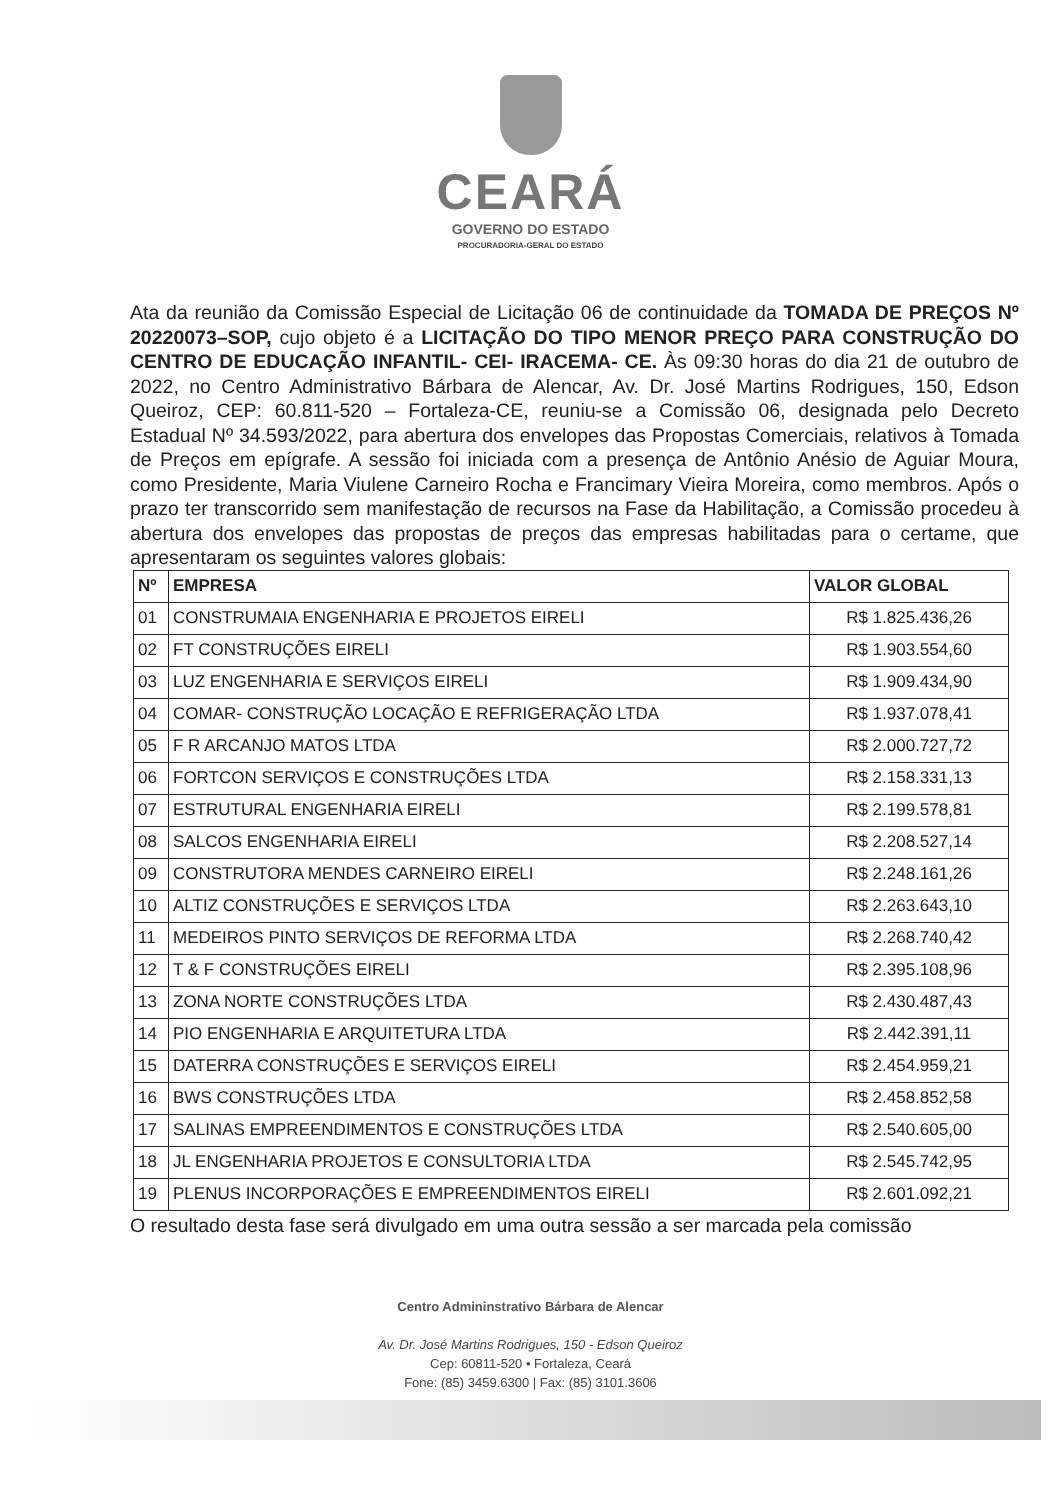CEARÁ
GOVERNO DO ESTADO
PROCURADORIA-GERAL DO ESTADO
Ata da reunião da Comissão Especial de Licitação 06 de continuidade da TOMADA DE PREÇOS Nº 20220073–SOP, cujo objeto é a LICITAÇÃO DO TIPO MENOR PREÇO PARA CONSTRUÇÃO DO CENTRO DE EDUCAÇÃO INFANTIL- CEI- IRACEMA- CE. Às 09:30 horas do dia 21 de outubro de 2022, no Centro Administrativo Bárbara de Alencar, Av. Dr. José Martins Rodrigues, 150, Edson Queiroz, CEP: 60.811-520 – Fortaleza-CE, reuniu-se a Comissão 06, designada pelo Decreto Estadual Nº 34.593/2022, para abertura dos envelopes das Propostas Comerciais, relativos à Tomada de Preços em epígrafe. A sessão foi iniciada com a presença de Antônio Anésio de Aguiar Moura, como Presidente, Maria Viulene Carneiro Rocha e Francimary Vieira Moreira, como membros. Após o prazo ter transcorrido sem manifestação de recursos na Fase da Habilitação, a Comissão procedeu à abertura dos envelopes das propostas de preços das empresas habilitadas para o certame, que apresentaram os seguintes valores globais:
| Nº | EMPRESA | VALOR GLOBAL |
| --- | --- | --- |
| 01 | CONSTRUMAIA ENGENHARIA E PROJETOS EIRELI | R$ 1.825.436,26 |
| 02 | FT CONSTRUÇÕES EIRELI | R$ 1.903.554,60 |
| 03 | LUZ ENGENHARIA E SERVIÇOS EIRELI | R$ 1.909.434,90 |
| 04 | COMAR- CONSTRUÇÃO LOCAÇÃO E REFRIGERAÇÃO LTDA | R$ 1.937.078,41 |
| 05 | F R ARCANJO MATOS LTDA | R$ 2.000.727,72 |
| 06 | FORTCON SERVIÇOS E CONSTRUÇÕES LTDA | R$ 2.158.331,13 |
| 07 | ESTRUTURAL ENGENHARIA EIRELI | R$ 2.199.578,81 |
| 08 | SALCOS ENGENHARIA EIRELI | R$ 2.208.527,14 |
| 09 | CONSTRUTORA MENDES CARNEIRO EIRELI | R$ 2.248.161,26 |
| 10 | ALTIZ CONSTRUÇÕES E SERVIÇOS LTDA | R$ 2.263.643,10 |
| 11 | MEDEIROS PINTO SERVIÇOS DE REFORMA LTDA | R$ 2.268.740,42 |
| 12 | T & F CONSTRUÇÕES EIRELI | R$ 2.395.108,96 |
| 13 | ZONA NORTE CONSTRUÇÕES LTDA | R$ 2.430.487,43 |
| 14 | PIO ENGENHARIA E ARQUITETURA LTDA | R$ 2.442.391,11 |
| 15 | DATERRA CONSTRUÇÕES E SERVIÇOS EIRELI | R$ 2.454.959,21 |
| 16 | BWS CONSTRUÇÕES LTDA | R$ 2.458.852,58 |
| 17 | SALINAS EMPREENDIMENTOS E CONSTRUÇÕES LTDA | R$ 2.540.605,00 |
| 18 | JL ENGENHARIA PROJETOS E CONSULTORIA LTDA | R$ 2.545.742,95 |
| 19 | PLENUS INCORPORAÇÕES E EMPREENDIMENTOS EIRELI | R$ 2.601.092,21 |
O resultado desta fase será divulgado em uma outra sessão a ser marcada pela comissão
Centro Admininstrativo Bárbara de Alencar
Av. Dr. José Martins Rodrigues, 150 - Edson Queiroz
Cep: 60811-520 • Fortaleza, Ceará
Fone: (85) 3459.6300 | Fax: (85) 3101.3606